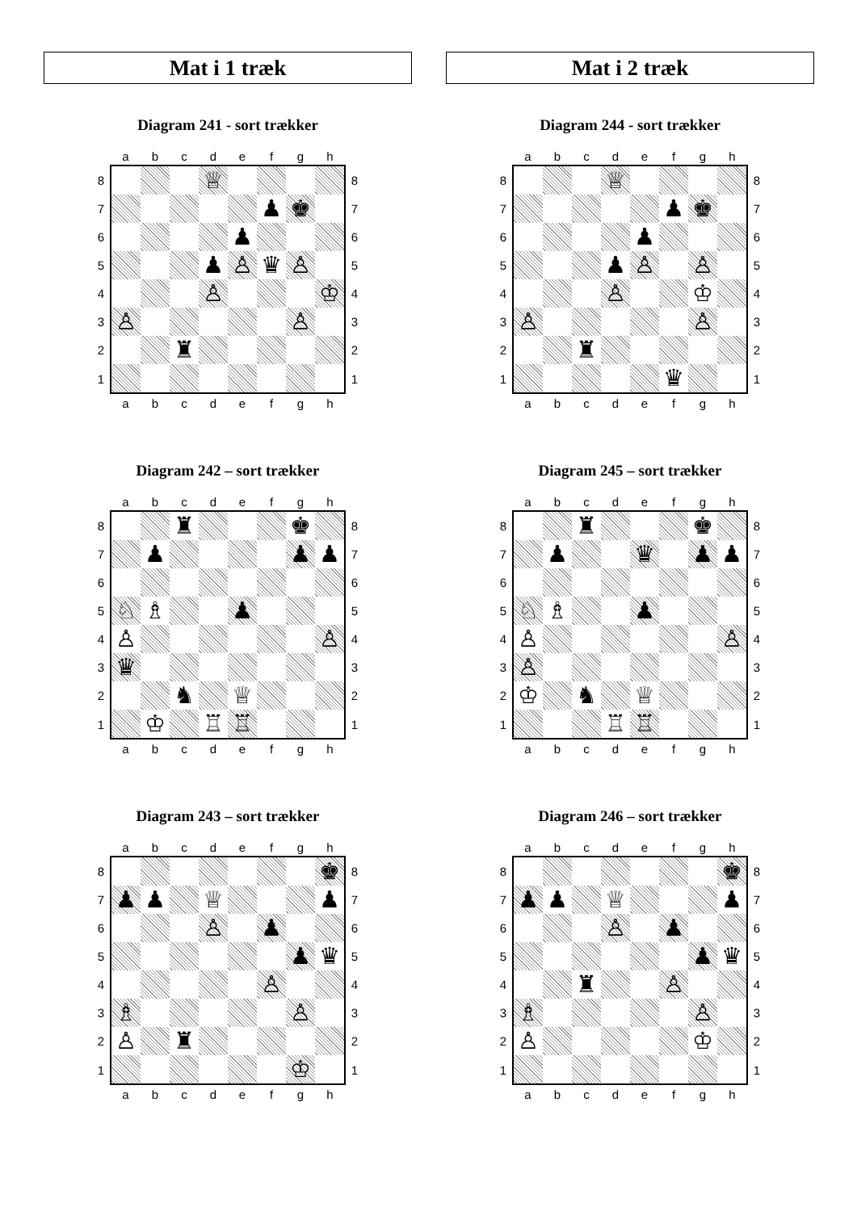Mat i 1 træk
Diagram 241 - sort trækker
| | a | b | c | d | e | f | g | h | |
| 8 | | | | ♕ | | | | | 8 |
| 7 | | | | | | ♟ | ♚ | | 7 |
| 6 | | | | | ♟ | | | | 6 |
| 5 | | | | ♟ | ♙ | ♛ | ♙ | | 5 |
| 4 | | | | ♙ | | | | ♔ | 4 |
| 3 | ♙ | | | | | | ♙ | | 3 |
| 2 | | | ♜ | | | | | | 2 |
| 1 | | | | | | | | | 1 |
| | a | b | c | d | e | f | g | h | |
Diagram 242 – sort trækker
| | a | b | c | d | e | f | g | h | |
| 8 | | | ♜ | | | | ♚ | | 8 |
| 7 | | ♟ | | | | | ♟ | ♟ | 7 |
| 6 | | | | | | | | | 6 |
| 5 | ♘ | ♗ | | | ♟ | | | | 5 |
| 4 | ♙ | | | | | | | ♙ | 4 |
| 3 | ♛ | | | | | | | | 3 |
| 2 | | | ♞ | | ♕ | | | | 2 |
| 1 | | ♔ | | ♖ | ♖ | | | | 1 |
| | a | b | c | d | e | f | g | h | |
Diagram 243 – sort trækker
| | a | b | c | d | e | f | g | h | |
| 8 | | | | | | | | ♚ | 8 |
| 7 | ♟ | ♟ | | ♕ | | | | ♟ | 7 |
| 6 | | | | ♙ | | ♟ | | | 6 |
| 5 | | | | | | | ♟ | ♛ | 5 |
| 4 | | | | | | ♙ | | | 4 |
| 3 | ♗ | | | | | | ♙ | | 3 |
| 2 | ♙ | | ♜ | | | | | | 2 |
| 1 | | | | | | | ♔ | | 1 |
| | a | b | c | d | e | f | g | h | |
Mat i 2 træk
Diagram 244 - sort trækker
| | a | b | c | d | e | f | g | h | |
| 8 | | | | ♕ | | | | | 8 |
| 7 | | | | | | ♟ | ♚ | | 7 |
| 6 | | | | | ♟ | | | | 6 |
| 5 | | | | ♟ | ♙ | | ♙ | | 5 |
| 4 | | | | ♙ | | | ♔ | | 4 |
| 3 | ♙ | | | | | | ♙ | | 3 |
| 2 | | | ♜ | | | | | | 2 |
| 1 | | | | | | ♛ | | | 1 |
| | a | b | c | d | e | f | g | h | |
Diagram 245 – sort trækker
| | a | b | c | d | e | f | g | h | |
| 8 | | | ♜ | | | | ♚ | | 8 |
| 7 | | ♟ | | | ♛ | | ♟ | ♟ | 7 |
| 6 | | | | | | | | | 6 |
| 5 | ♘ | ♗ | | | ♟ | | | | 5 |
| 4 | ♙ | | | | | | | ♙ | 4 |
| 3 | ♙ | | | | | | | | 3 |
| 2 | ♔ | | ♞ | | ♕ | | | | 2 |
| 1 | | | | ♖ | ♖ | | | | 1 |
| | a | b | c | d | e | f | g | h | |
Diagram 246 – sort trækker
| | a | b | c | d | e | f | g | h | |
| 8 | | | | | | | | ♚ | 8 |
| 7 | ♟ | ♟ | | ♕ | | | | ♟ | 7 |
| 6 | | | | ♙ | | ♟ | | | 6 |
| 5 | | | | | | | ♟ | ♛ | 5 |
| 4 | | | ♜ | | | ♙ | | | 4 |
| 3 | ♗ | | | | | | ♙ | | 3 |
| 2 | ♙ | | | | | | ♔ | | 2 |
| 1 | | | | | | | | | 1 |
| | a | b | c | d | e | f | g | h | |